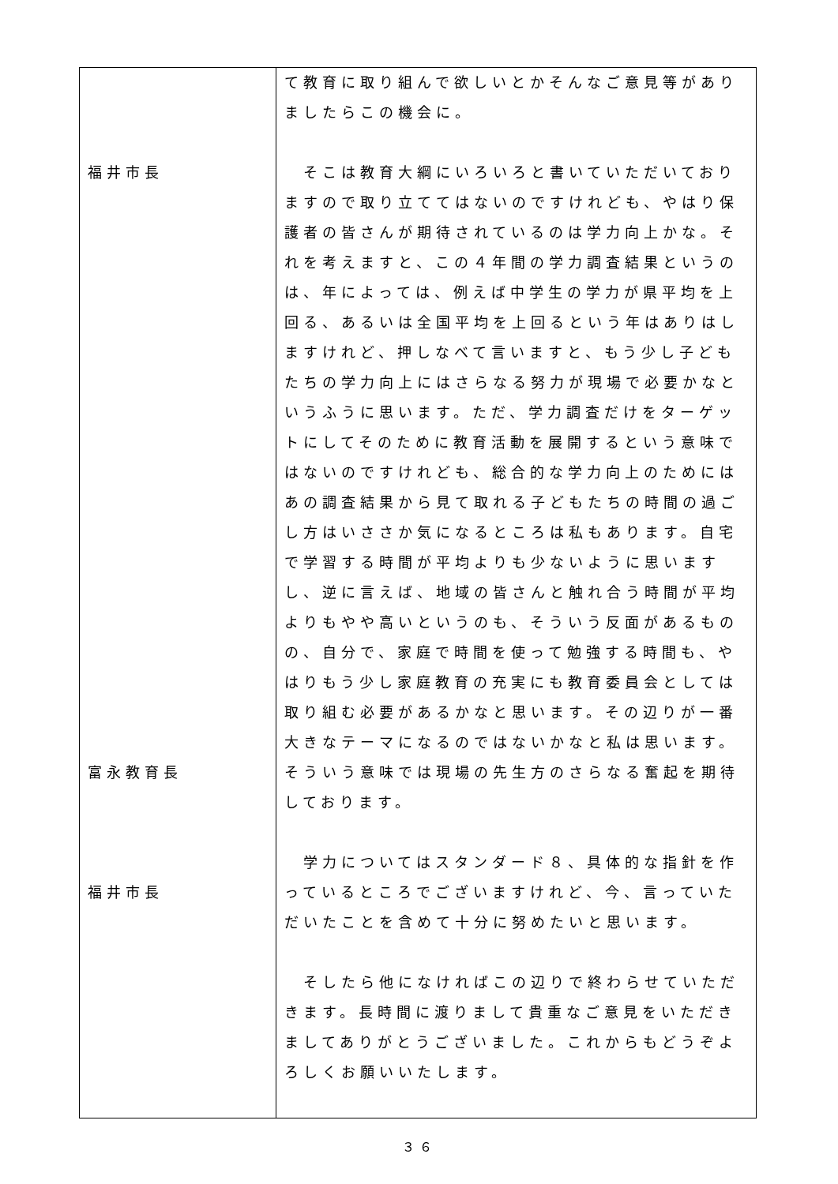| 福井市長 富永教育長 福井市長 | て教育に取り組んで欲しいとかそんなご意見等がありましたらこの機会に。 そこは教育大綱にいろいろと書いていただいておりますので取り立ててはないのですけれども、やはり保護者の皆さんが期待されているのは学力向上かな。それを考えますと、この４年間の学力調査結果というのは、年によっては、例えば中学生の学力が県平均を上回る、あるいは全国平均を上回るという年はありはしますけれど、押しなべて言いますと、もう少し子どもたちの学力向上にはさらなる努力が現場で必要かなというふうに思います。ただ、学力調査だけをターゲットにしてそのために教育活動を展開するという意味ではないのですけれども、総合的な学力向上のためにはあの調査結果から見て取れる子どもたちの時間の過ごし方はいささか気になるところは私もあります。自宅で学習する時間が平均よりも少ないように思いますし、逆に言えば、地域の皆さんと触れ合う時間が平均よりもやや高いというのも、そういう反面があるものの、自分で、家庭で時間を使って勉強する時間も、やはりもう少し家庭教育の充実にも教育委員会としては取り組む必要があるかなと思います。その辺りが一番大きなテーマになるのではないかなと私は思います。そういう意味では現場の先生方のさらなる奮起を期待しております。 学力についてはスタンダード８、具体的な指針を作っているところでございますけれど、今、言っていただいたことを含めて十分に努めたいと思います。 そしたら他になければこの辺りで終わらせていただきます。長時間に渡りまして貴重なご意見をいただきましてありがとうございました。これからもどうぞよろしくお願いいたします。 |
３６